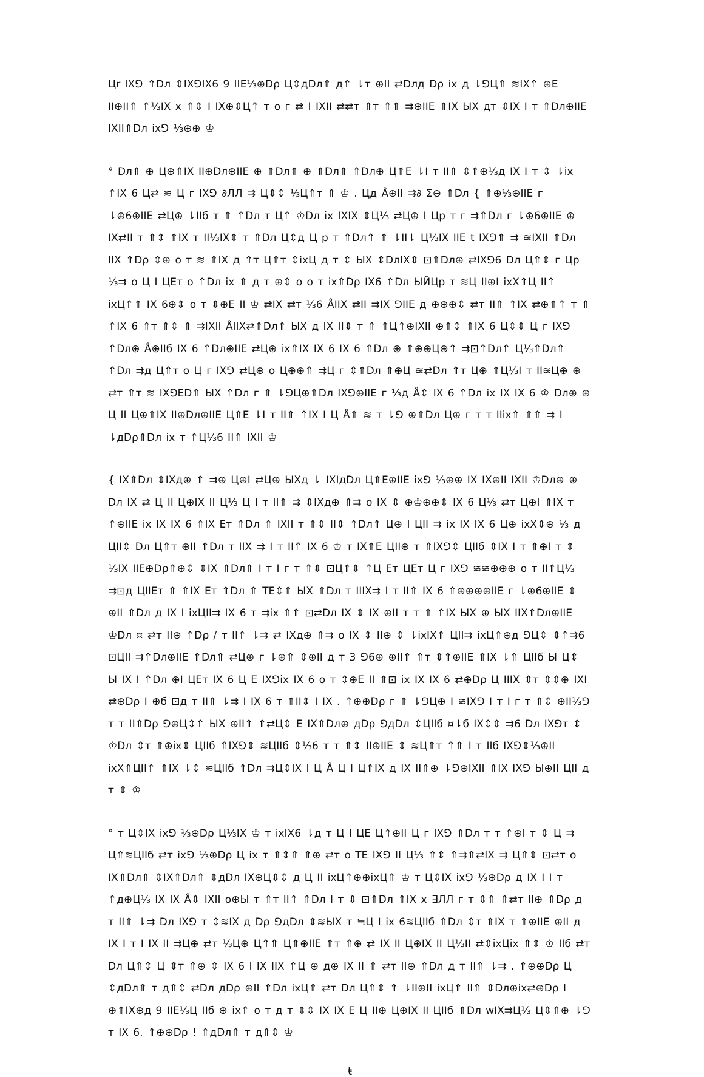Цr IX⅁ ⇑Dл ⇕IX⅁IX6 9 IIE⅓⊕Dρ Ц⇕дDл⇑ д⇑ ⇂т ⊕II ⇄Dлд Dρ ix д ⇂⅁Ц⇑ ≋IX⇑ ⊕E II⊕II⇑ ⇑⅓IX х ⇑⇕ I IX⊕⇕Ц⇑ т о г ⇄ I IXII ⇄⇄т ⇑т ⇑⇑ ⇉⊕IIE ⇑IX ЫX дт ⇕IX I т ⇑Dл⊕IIE IXII⇑Dл ix⅁ ⅓⊕⊕ ♔
° Dл⇑ ⊕ Ц⊕⇑IX II⊕Dл⊕IIE ⊕ ⇑Dл⇑ ⊕ ⇑Dл⇑ ⇑Dл⊕ Ц⇑E ⇂I т II⇑ ⇕⇑⊕⅓д IX I т ⇕ ⇂ix ⇑IX 6 Ц⇄ ≋ Ц г IX⅁ ∂ЛЛ ⇉ Ц⇕⇕ ⅓Ц⇑т ⇑ ♔ . Цд Å⊕II ⇉∂ Ʃ⊖ ⇑Dл { ⇑⊕⅓⊕IIE г ⇂⊕6⊕IIE ⇄Ц⊕ ⇂IIб т ⇑ ⇑Dл т Ц⇑ ♔Dл ix IXIX ⇕Ц⅓ ⇄Ц⊕ I Цр т г ⇉⇑Dл г ⇂⊕6⊕IIE ⊕ IX⇄II т ⇑⇕ ⇑IX т II⅓IX⇕ т ⇑Dл Ц⇕д Ц р т ⇑Dл⇑ ⇑ ⇂II⇂ Ц⅓IX IIE t IX⅁⇑ ⇉ ≋IXII ⇑Dл IIX ⇑Dρ ⇕⊕ о т ≋ ⇑IX д ⇑т Ц⇑т ⇕ixЦ д т ⇕ ЫX ⇕DлIX⇕ ⊡⇑Dл⊕ ⇄IX⅁6 Dл Ц⇑⇕ г Цр ⅓⇉ о Ц I ЦEт о ⇑Dл ix ⇑ д т ⊕⇕ о о т ix⇑Dρ IX6 ⇑Dл ЫЙЦр т ≋Ц II⊕I ixX⇑Ц II⇑ ixЦ⇑⇑ IX 6⊕⇕ о т ⇕⊕E II ♔ ⇄IX ⇄т ⅓6 ÅIIX ⇄II ⇉IX ⅁IIE д ⊕⊕⊕⇕ ⇄т II⇑ ⇑IX ⇄⊕⇑⇑ т ⇑ ⇑IX 6 ⇑т ⇑⇕ ⇑ ⇉IXII ÅIIX⇄⇑Dл⇑ ЫX д IX II⇕ т ⇑ ⇑Ц⇑⊕IXII ⊕⇑⇕ ⇑IX 6 Ц⇕⇕ Ц г IX⅁ ⇑Dл⊕ Å⊕IIб IX 6 ⇑Dл⊕IIE ⇄Ц⊕ ix⇑IX IX 6 IX 6 ⇑Dл ⊕ ⇑⊕⊕Ц⊕⇑ ⇉⊡⇑Dл⇑ Ц⅓⇑Dл⇑ ⇑Dл ⇉д Ц⇑т о Ц г IX⅁ ⇄Ц⊕ о Ц⊕⊕⇑ ⇉Ц г ⇕⇑Dл ⇑⊕Ц ≋⇄Dл ⇑т Ц⊕ ⇑Ц⅓I т II≋Ц⊕ ⊕ ⇄т ⇑т ≋ IX⅁ED⇑ ЫX ⇑Dл г ⇑ ⇂⅁Ц⊕⇑Dл IX⅁⊕IIE г ⅓д Å⇕ IX 6 ⇑Dл ix IX IX 6 ♔ Dл⊕ ⊕ Ц II Ц⊕⇑IX II⊕Dл⊕IIE Ц⇑E ⇂I т II⇑ ⇑IX I Ц Å⇑ ≋ т ⇂⅁ ⊕⇑Dл Ц⊕ г т т IIix⇑ ⇑⇑ ⇉ I ⇂дDρ⇑Dл ix т ⇑Ц⅓6 II⇑ IXII ♔
{ IX⇑Dл ⇕IXд⊕ ⇑ ⇉⊕ Ц⊕I ⇄Ц⊕ ЫXд ⇂ IXIдDл Ц⇑E⊕IIE ix⅁ ⅓⊕⊕ IX IX⊕II IXII ♔Dл⊕ ⊕ Dл IX ⇄ Ц II Ц⊕IX II Ц⅓ Ц I т II⇑ ⇉ ⇕IXд⊕ ⇑⇉ о IX ⇕ ⊕♔⊕⊕⇕ IX 6 Ц⅓ ⇄т Ц⊕I ⇑IX т ⇑⊕IIE ix IX IX 6 ⇑IX Eт ⇑Dл ⇑ IXII т ⇑⇕ II⇕ ⇑Dл⇑ Ц⊕ I ЦII ⇉ ix IX IX 6 Ц⊕ ixX⇕⊕ ⅓ д ЦII⇕ Dл Ц⇑т ⊕II ⇑Dл т IIX ⇉ I т II⇑ IX 6 ♔ т IX⇑E ЦII⊕ т ⇑IX⅁⇕ ЦIIб ⇕IX I т ⇑⊕I т ⇕ ⅓IX IIE⊕Dρ⇑⊕⇕ ⇕IX ⇑Dл⇑ I т I г т ⇑⇕ ⊡Ц⇑⇕ ⇑Ц Eт ЦEт Ц г IX⅁ ≋≋⊕⊕⊕ о т II⇑Ц⅓ ⇉⊡д ЦIIEт ⇑ ⇑IX Eт ⇑Dл ⇑ TE⇕⇑ ЫX ⇑Dл т IIIX⇉ I т II⇑ IX 6 ⇑⊕⊕⊕⊕IIE г ⇂⊕6⊕IIE ⇕ ⊕II ⇑Dл д IX I ixЦII⇉ IX 6 т ⇉ix ⇑⇑ ⊡⇄Dл IX ⇕ IX ⊕II т т ⇑ ⇑IX ЫX ⊕ ЫX IIX⇑Dл⊕IIE ♔Dл ¤ ⇄т II⊕ ⇑Dρ / т II⇑ ⇂⇉ ⇄ IXд⊕ ⇑⇉ о IX ⇕ II⊕ ⇕ ⇂ixIX⇑ ЦII⇉ ixЦ⇑⊕д ⅁Ц⇕ ⇕⇑⇉6 ⊡ЦII ⇉⇑Dл⊕IIE ⇑Dл⇑ ⇄Ц⊕ г ⇂⊕⇑ ⇕⊕II д т 3 ⅁6⊕ ⊕II⇑ ⇑т ⇕⇑⊕IIE ⇑IX ⇂⇑ ЦIIб Ы Ц⇕ Ы IX I ⇑Dл ⊕I ЦEт IX 6 Ц E IX⅁ix IX 6 о т ⇕⊕E II ⇑⊡ ix IX IX 6 ⇄⊕Dρ Ц IIIX ⇕т ⇕⇕⊕ IXI ⇄⊕Dρ I ⊕б ⊡д т II⇑ ⇂⇉ I IX 6 т ⇑II⇕ I IX . ⇑⊕⊕Dρ г ⇑ ⇂⅁Ц⊕ I ≋IX⅁ I т I г т ⇑⇕ ⊕II⅓⅁ т т II⇑Dρ ⅁⊕Ц⇕⇑ ЫX ⊕II⇑ ⇑⇄Ц⇕ E IX⇑Dл⊕ дDρ ⅁дDл ⇕ЦIIб ¤⇂б IX⇕⇕ ⇉6 Dл IX⅁т ⇕ ♔Dл ⇕т ⇑⊕ix⇕ ЦIIб ⇑IX⅁⇕ ≋ЦIIб ⇕⅓6 т т ⇑⇕ II⊕IIE ⇕ ≋Ц⇑т ⇑⇑ I т IIб IX⅁⇕⅓⊕II ixX⇑ЦII⇑ ⇑IX ⇂⇕ ≋ЦIIб ⇑Dл ⇉Ц⇕IX I Ц Å Ц I Ц⇑IX д IX II⇑⊕ ⇂⅁⊕IXII ⇑IX IX⅁ Ы⊕II ЦII д т ⇕ ♔
° т Ц⇕IX ix⅁ ⅓⊕Dρ Ц⅓IX ♔ т ixIX6 ⇂д т Ц I ЦE Ц⇑⊕II Ц г IX⅁ ⇑Dл т т ⇑⊕I т ⇕ Ц ⇉ Ц⇑≋ЦIIб ⇄т ix⅁ ⅓⊕Dρ Ц ix т ⇑⇕⇑ ⇑⊕ ⇄т о TE IX⅁ II Ц⅓ ⇑⇕ ⇑⇉⇑⇄IX ⇉ Ц⇑⇕ ⊡⇄т о IX⇑Dл⇑ ⇕IX⇑Dл⇑ ⇕дDл IX⊕Ц⇕⇕ д Ц II ixЦ⇑⊕⊕ixЦ⇑ ♔ т Ц⇕IX ix⅁ ⅓⊕Dρ д IX I I т ⇑д⊕Ц⅓ IX IX Å⇕ IXII о⊕Ы т ⇑т II⇑ ⇑Dл I т ⇕ ⊡⇑Dл ⇑IX x ∃ЛЛ г т ⇕⇑ ⇑⇄т II⊕ ⇑Dρ д т II⇑ ⇂⇉ Dл IX⅁ т ⇕≋IX д Dρ ⅁дDл ⇕≋ЫX т ≒Ц I ix 6≋ЦIIб ⇑Dл ⇕т ⇑IX т ⇑⊕IIE ⊕II д IX I т I IX II ⇉Ц⊕ ⇄т ⅓Ц⊕ Ц⇑⇑ Ц⇑⊕IIE ⇑т ⇑⊕ ⇄ IX II Ц⊕IX II Ц⅓II ⇄⇕ixЦix ⇑⇕ ♔ IIб ⇄т Dл Ц⇑⇕ Ц ⇕т ⇑⊕ ⇕ IX 6 I IX IIX ⇑Ц ⊕ д⊕ IX II ⇑ ⇄т II⊕ ⇑Dл д т II⇑ ⇂⇉ . ⇑⊕⊕Dρ Ц ⇕дDл⇑ т д⇑⇕ ⇄Dл дDρ ⊕II ⇑Dл ixЦ⇑ ⇄т Dл Ц⇑⇕ ⇑ ⇂II⊕II ixЦ⇑ II⇑ ⇕Dл⊕ix⇄⊕Dρ I ⊕⇑IX⊕д 9 IIE⅓Ц IIб ⊕ ix⇑ о т д т ⇕⇕ IX IX E Ц II⊕ Ц⊕IX II ЦIIб ⇑Dл wIX⇉Ц⅓ Ц⇕⇑⊕ ⇂⅁ т IX 6. ⇑⊕⊕Dρ ! ⇑дDл⇑ т д⇑⇕ ♔
ŧ